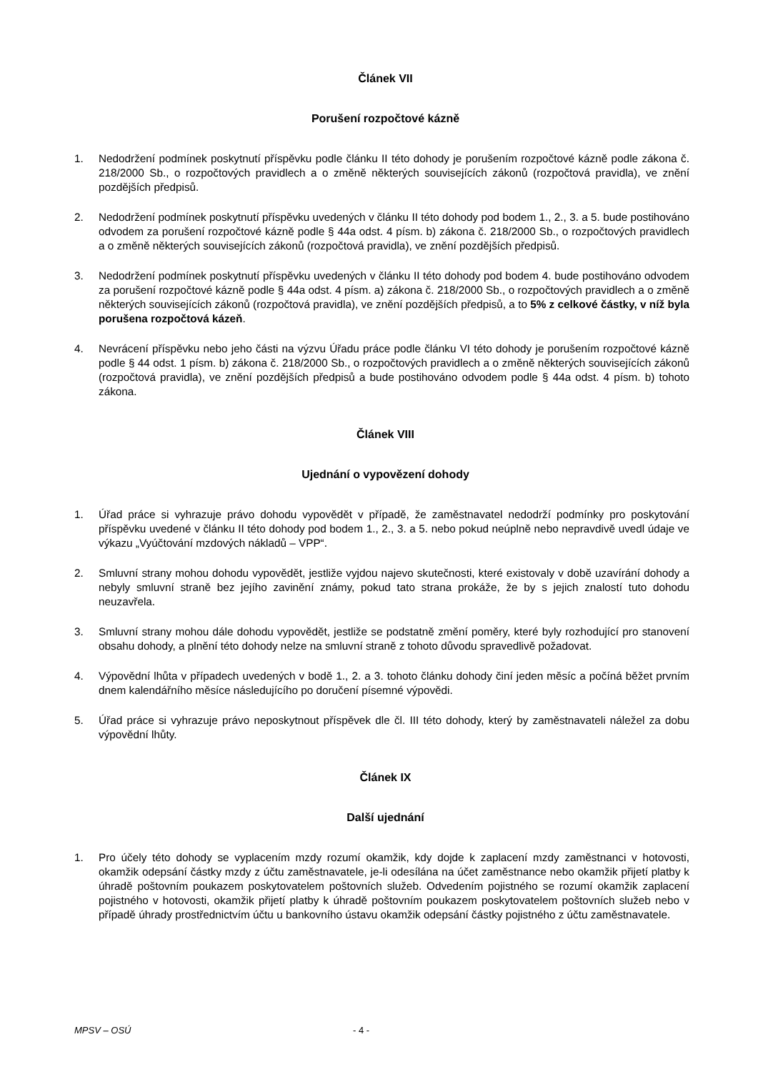Článek VII
Porušení rozpočtové kázně
1. Nedodržení podmínek poskytnutí příspěvku podle článku II této dohody je porušením rozpočtové kázně podle zákona č. 218/2000 Sb., o rozpočtových pravidlech a o změně některých souvisejících zákonů (rozpočtová pravidla), ve znění pozdějších předpisů.
2. Nedodržení podmínek poskytnutí příspěvku uvedených v článku II této dohody pod bodem 1., 2., 3. a 5. bude postihováno odvodem za porušení rozpočtové kázně podle § 44a odst. 4 písm. b) zákona č. 218/2000 Sb., o rozpočtových pravidlech a o změně některých souvisejících zákonů (rozpočtová pravidla), ve znění pozdějších předpisů.
3. Nedodržení podmínek poskytnutí příspěvku uvedených v článku II této dohody pod bodem 4. bude postihováno odvodem za porušení rozpočtové kázně podle § 44a odst. 4 písm. a) zákona č. 218/2000 Sb., o rozpočtových pravidlech a o změně některých souvisejících zákonů (rozpočtová pravidla), ve znění pozdějších předpisů, a to 5% z celkové částky, v níž byla porušena rozpočtová kázeň.
4. Nevrácení příspěvku nebo jeho části na výzvu Úřadu práce podle článku VI této dohody je porušením rozpočtové kázně podle § 44 odst. 1 písm. b) zákona č. 218/2000 Sb., o rozpočtových pravidlech a o změně některých souvisejících zákonů (rozpočtová pravidla), ve znění pozdějších předpisů a bude postihováno odvodem podle § 44a odst. 4 písm. b) tohoto zákona.
Článek VIII
Ujednání o vypovězení dohody
1. Úřad práce si vyhrazuje právo dohodu vypovědět v případě, že zaměstnavatel nedodrží podmínky pro poskytování příspěvku uvedené v článku II této dohody pod bodem 1., 2., 3. a 5. nebo pokud neúplně nebo nepravdivě uvedl údaje ve výkazu „Vyúčtování mzdových nákladů – VPP“.
2. Smluvní strany mohou dohodu vypovědět, jestliže vyjdou najevo skutečnosti, které existovaly v době uzavírání dohody a nebyly smluvní straně bez jejího zavinění známy, pokud tato strana prokáže, že by s jejich znalostí tuto dohodu neuzavřela.
3. Smluvní strany mohou dále dohodu vypovědět, jestliže se podstatně změní poměry, které byly rozhodující pro stanovení obsahu dohody, a plnění této dohody nelze na smluvní straně z tohoto důvodu spravedlivě požadovat.
4. Výpovědní lhůta v případech uvedených v bodě 1., 2. a 3. tohoto článku dohody činí jeden měsíc a počíná běžet prvním dnem kalendářního měsíce následujícího po doručení písemné výpovědi.
5. Úřad práce si vyhrazuje právo neposkytnout příspěvek dle čl. III této dohody, který by zaměstnavateli náležel za dobu výpovědní lhůty.
Článek IX
Další ujednání
1. Pro účely této dohody se vyplacením mzdy rozumí okamžik, kdy dojde k zaplacení mzdy zaměstnanci v hotovosti, okamžik odepsání částky mzdy z účtu zaměstnavatele, je-li odesílána na účet zaměstnance nebo okamžik přijetí platby k úhradě poštovním poukazem poskytovatelem poštovních služeb. Odvedením pojistného se rozumí okamžik zaplacení pojistného v hotovosti, okamžik přijetí platby k úhradě poštovním poukazem poskytovatelem poštovních služeb nebo v případě úhrady prostřednictvím účtu u bankovního ústavu okamžik odepsání částky pojistného z účtu zaměstnavatele.
MPSV – OSÚ - 4 -